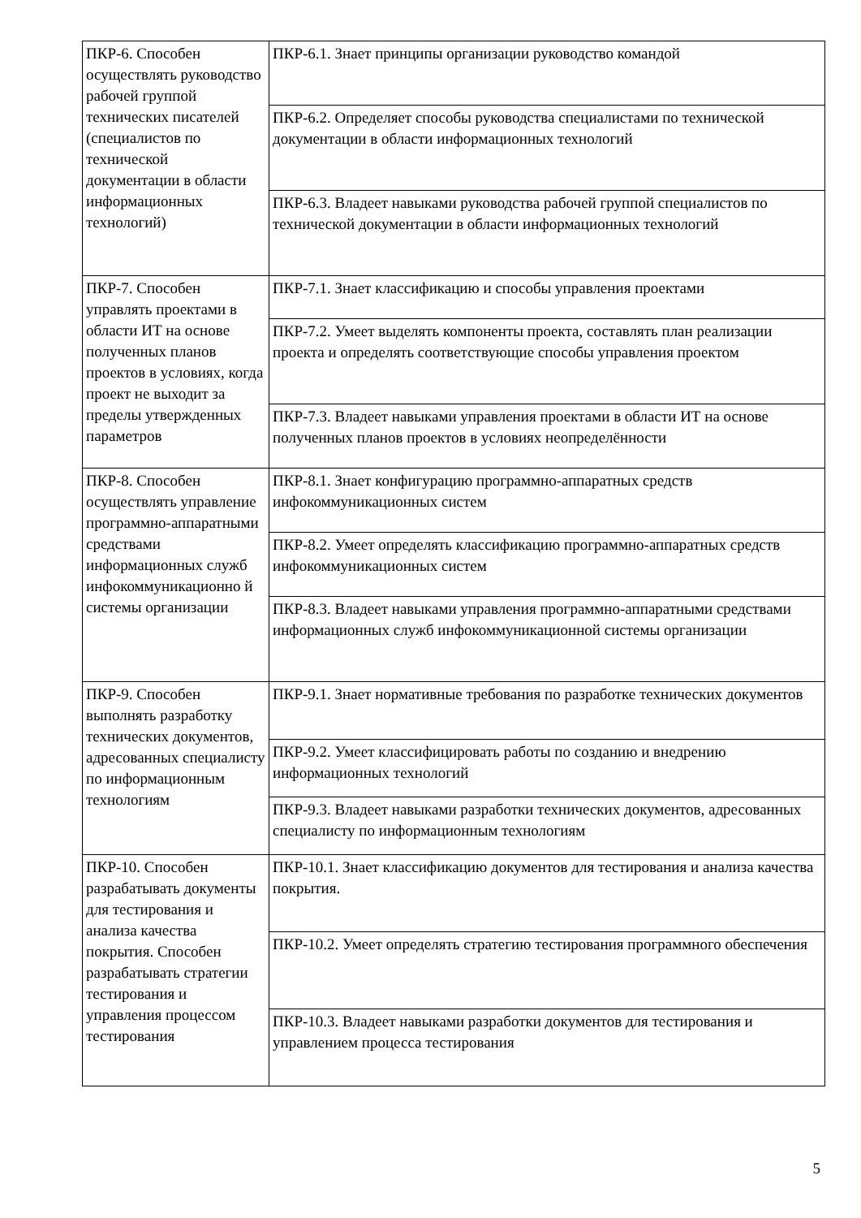| ПКР-6. Способен осуществлять руководство рабочей группой технических писателей (специалистов по технической документации в области информационных технологий) | ПКР-6.1. Знает принципы организации руководство командой |
| | ПКР-6.2. Определяет способы руководства специалистами по технической документации в области информационных технологий |
| | ПКР-6.3. Владеет навыками руководства рабочей группой специалистов по технической документации в области информационных технологий |
| ПКР-7. Способен управлять проектами в области ИТ на основе полученных планов проектов в условиях, когда проект не выходит за пределы утвержденных параметров | ПКР-7.1. Знает классификацию и способы управления проектами |
| | ПКР-7.2. Умеет выделять компоненты проекта, составлять план реализации проекта и определять соответствующие способы управления проектом |
| | ПКР-7.3. Владеет навыками управления проектами в области ИТ на основе полученных планов проектов в условиях неопределённости |
| ПКР-8. Способен осуществлять управление программно-аппаратными средствами информационных служб инфокоммуникационно й системы организации | ПКР-8.1. Знает конфигурацию программно-аппаратных средств инфокоммуникационных систем |
| | ПКР-8.2. Умеет определять классификацию программно-аппаратных средств инфокоммуникационных систем |
| | ПКР-8.3. Владеет навыками управления программно-аппаратными средствами информационных служб инфокоммуникационной системы организации |
| ПКР-9. Способен выполнять разработку технических документов, адресованных специалисту по информационным технологиям | ПКР-9.1. Знает нормативные требования по разработке технических документов |
| | ПКР-9.2. Умеет классифицировать работы по созданию и внедрению информационных технологий |
| | ПКР-9.3. Владеет навыками разработки технических документов, адресованных специалисту по информационным технологиям |
| ПКР-10. Способен разрабатывать документы для тестирования и анализа качества покрытия. Способен разрабатывать стратегии тестирования и управления процессом тестирования | ПКР-10.1. Знает классификацию документов для тестирования и анализа качества покрытия. |
| | ПКР-10.2. Умеет определять стратегию тестирования программного обеспечения |
| | ПКР-10.3. Владеет навыками разработки документов для тестирования и управлением процесса тестирования |
5